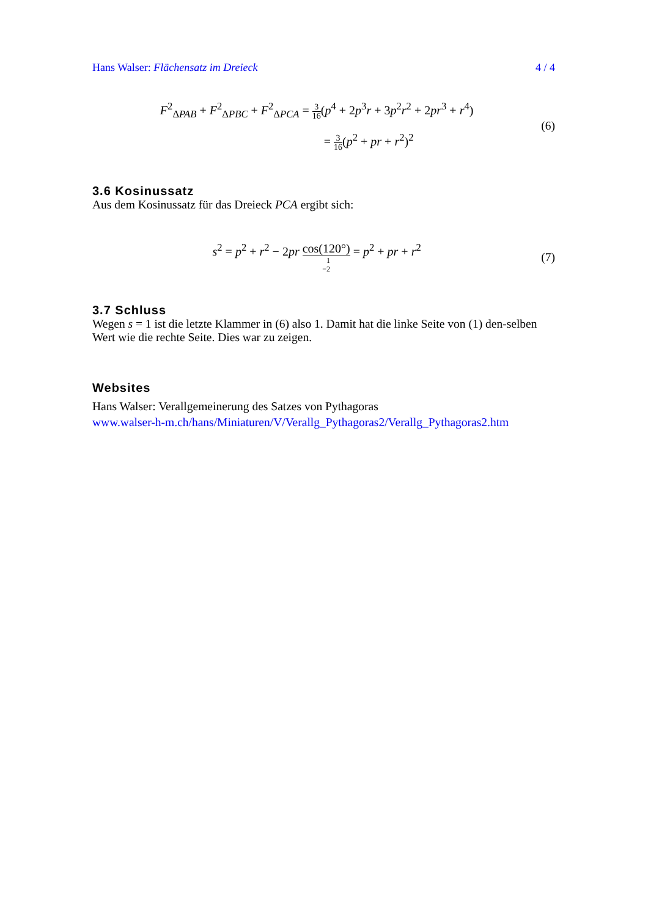Hans Walser: Flächensatz im Dreieck 4 / 4
F<sup>2</sup><sub>ΔPAB</sub> + F<sup>2</sup><sub>ΔPBC</sub> + F<sup>2</sup><sub>ΔPCA</sub> = 3 16(p<sup>4</sup> + 2p<sup>3</sup>r + 3p<sup>2</sup>r<sup>2</sup> + 2pr<sup>3</sup> + r<sup>4</sup>)
= 3 16(p<sup>2</sup> + pr + r<sup>2</sup>)<sup>2</sup>
(6)
3.6 Kosinussatz
Aus dem Kosinussatz für das Dreieck PCA ergibt sich:
s<sup>2</sup> = p<sup>2</sup> + r<sup>2</sup> − 2pr cos(120°) −1
2 = p<sup>2</sup> + pr + r<sup>2</sup>
(7)
3.7 Schluss
Wegen s = 1 ist die letzte Klammer in (6) also 1. Damit hat die linke Seite von (1) den-selben Wert wie die rechte Seite. Dies war zu zeigen.
Websites
Hans Walser: Verallgemeinerung des Satzes von Pythagoras
www.walser-h-m.ch/hans/Miniaturen/V/Verallg_Pythagoras2/Verallg_Pythagoras2.htm